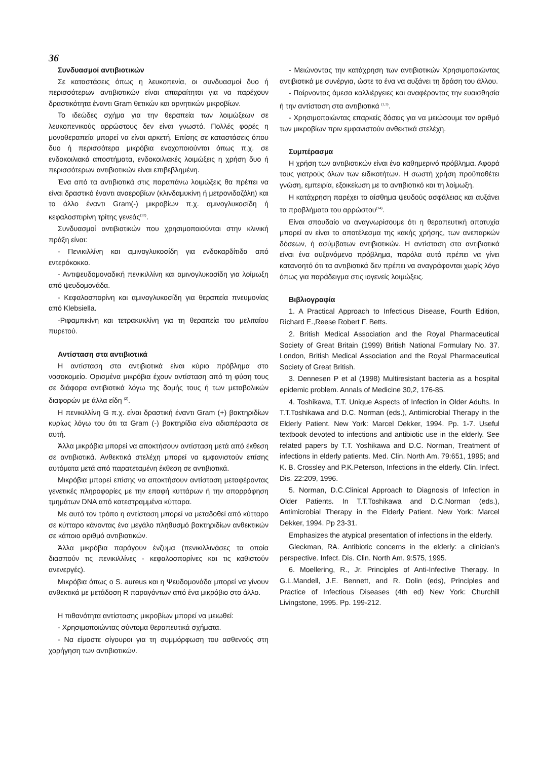36
Συνδυασμοί αντιβιοτικών
Σε καταστάσεις όπως η λευκοπενία, οι συνδυασμοί δυο ή περισσότερων αντιβιοτικών είναι απαραίτητοι για να παρέχουν δραστικότητα έναντι Gram θετικών και αρνητικών μικροβίων.
Το ιδεώδες σχήμα για την θεραπεία των λοιμώξεων σε λευκοπενικούς αρρώστους δεν είναι γνωστό. Πολλές φορές η μονοθεραπεία μπορεί να είναι αρκετή. Επίσης σε καταστάσεις όπου δυο ή περισσότερα μικρόβια ενοχοποιούνται όπως π.χ. σε ενδοκοιλιακά αποστήματα, ενδοκοιλιακές λοιμώξεις η χρήση δυο ή περισσότερων αντιβιοτικών είναι επιβεβλημένη.
Ένα από τα αντιβιοτικά στις παραπάνω λοιμώξεις θα πρέπει να είναι δραστικό έναντι αναεροβίων (κλινδαμυκίνη ή μετρονιδαζόλη) και το άλλο έναντι Gram(-) μικροβίων π.χ. αμινογλυκοσίδη ή κεφαλοσπιρίνη τρίτης γενεάς<sup>(12)</sup>.
Συνδυασμοί αντιβιοτικών που χρησιμοποιούνται στην κλινική πράξη είναι:
- Πενικιλλίνη και αμινογλυκοσίδη για ενδοκαρδίτιδα από εντερόκοκκο.
- Αντιψευδομοναδική πενικιλλίνη και αμινογλυκοσίδη για λοίμωξη από ψευδομονάδα.
- Κεφαλοσπορίνη και αμινογλυκοσίδη για θεραπεία πνευμονίας από Klebsiella.
-Ριφαμπικίνη και τετρακυκλίνη για τη θεραπεία του μελιταίου πυρετού.
Αντίσταση στα αντιβιοτικά
Η αντίσταση στα αντιβιοτικά είναι κύριο πρόβλημα στο νοσοκομείο. Ορισμένα μικρόβια έχουν αντίσταση από τη φύση τους σε διάφορα αντιβιοτικά λόγω της δομής τους ή των μεταβολικών διαφορών με άλλα είδη <sup>(2)</sup>.
Η πενικιλλίνη G π.χ. είναι δραστική έναντι Gram (+) βακτηριδίων κυρίως λόγω του ότι τα Gram (-) βακτηρίδια είνα αδιαπέραστα σε αυτή.
Άλλα μικρόβια μπορεί να αποκτήσουν αντίσταση μετά από έκθεση σε αντιβιοτικά. Ανθεκτικά στελέχη μπορεί να εμφανιστούν επίσης αυτόματα μετά από παρατεταμένη έκθεση σε αντιβιοτικά.
Μικρόβια μπορεί επίσης να αποκτήσουν αντίσταση μεταφέροντας γενετικές πληροφορίες με την επαφή κυττάρων ή την απορρόφηση τμημάτων DNA από κατεστραμμένα κύτταρα.
Με αυτό τον τρόπο η αντίσταση μπορεί να μεταδοθεί από κύτταρο σε κύτταρο κάνοντας ένα μεγάλο πληθυσμό βακτηριδίων ανθεκτικών σε κάποιο αριθμό αντιβιοτικών.
Άλλα μικρόβια παράγουν ένζυμα (πενικιλλινάσες τα οποία διασπούν τις πενικιλλίνες - κεφαλοσπορίνες και τις καθιστούν ανενεργές).
Μικρόβια όπως ο S. aureus και η Ψευδομονάδα μπορεί να γίνουν ανθεκτικά με μετάδοση R παραγόντων από ένα μικρόβιο στο άλλο.
Η πιθανότητα αντίστασης μικροβίων μπορεί να μειωθεί:
- Χρησιμοποιώντας σύντομα θεραπευτικά σχήματα.
- Να είμαστε σίγουροι για τη συμμόρφωση του ασθενούς στη χορήγηση των αντιβιοτικών.
- Μειώνοντας την κατάχρηση των αντιβιοτικών Χρησιμοποιώντας αντιβιοτικά με συνέργια, ώστε το ένα να αυξάνει τη δράση του άλλου.
- Παίρνοντας άμεσα καλλιέργειες και αναφέροντας την ευαισθησία ή την αντίσταση στα αντιβιοτικά <sup>(1,3)</sup>.
- Χρησιμοποιώντας επαρκείς δόσεις για να μειώσουμε τον αριθμό των μικροβίων πριν εμφανιστούν ανθεκτικά στελέχη.
Συμπέρασμα
Η χρήση των αντιβιοτικών είναι ένα καθημερινό πρόβλημα. Αφορά τους γιατρούς όλων των ειδικοτήτων. Η σωστή χρήση προϋποθέτει γνώση, εμπειρία, εξοικείωση με το αντιβιοτικό και τη λοίμωξη.
Η κατάχρηση παρέχει το αίσθημα ψευδούς ασφάλειας και αυξάνει τα προβλήματα του αρρώστου<sup>(14)</sup>.
Είναι σπουδαίο να αναγνωρίσουμε ότι η θεραπευτική αποτυχία μπορεί αν είναι το αποτέλεσμα της κακής χρήσης, των ανεπαρκών δόσεων, ή ασύμβατων αντιβιοτικών. Η αντίσταση στα αντιβιοτικά είναι ένα αυξανόμενο πρόβλημα, παρόλα αυτά πρέπει να γίνει κατανοητό ότι τα αντιβιοτικά δεν πρέπει να αναγράφονται χωρίς λόγο όπως για παράδειγμα στις ιογενείς λοιμώξεις.
Βιβλιογραφία
1. A Practical Approach to Infectious Disease, Fourth Edition, Richard E.,Reese Robert F. Betts.
2. British Medical Association and the Royal Pharmaceutical Society of Great Britain (1999) British National Formulary No. 37. London, British Medical Association and the Royal Pharmaceutical Society of Great British.
3. Dennesen P et al (1998) Multiresistant bacteria as a hospital epidemic problem. Annals of Medicine 30,2, 176-85.
4. Toshikawa, T.T. Unique Aspects of Infection in Older Adults. In T.T.Toshikawa and D.C. Norman (eds.), Antimicrobial Therapy in the Elderly Patient. New York: Marcel Dekker, 1994. Pp. 1-7. Useful textbook devoted to infections and antibiotic use in the elderly. See related papers by T.T. Yoshikawa and D.C. Norman, Treatment of infections in elderly patients. Med. Clin. North Am. 79:651, 1995; and K. B. Crossley and P.K.Peterson, Infections in the elderly. Clin. Infect. Dis. 22:209, 1996.
5. Norman, D.C.Clinical Approach to Diagnosis of Infection in Older Patients. In T.T.Toshikawa and D.C.Norman (eds.), Antimicrobial Therapy in the Elderly Patient. New York: Marcel Dekker, 1994. Pp 23-31.
Emphasizes the atypical presentation of infections in the elderly.
Gleckman, RA. Antibiotic concerns in the elderly: a clinician's perspective. Infect. Dis. Clin. North Am. 9:575, 1995.
6. Moellering, R., Jr. Principles of Anti-Infective Therapy. In G.L.Mandell, J.E. Bennett, and R. Dolin (eds), Principles and Practice of Infectious Diseases (4th ed) New York: Churchill Livingstone, 1995. Pp. 199-212.